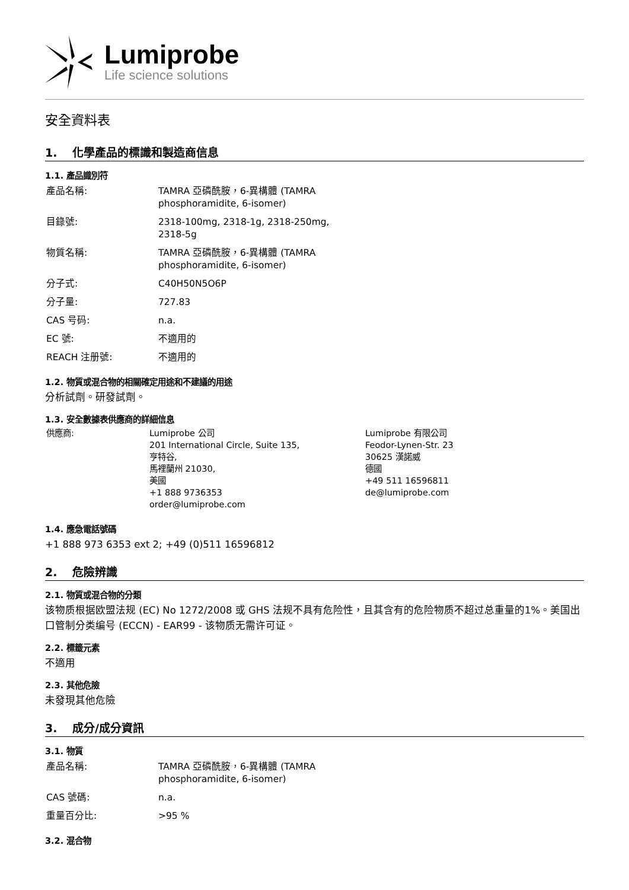Lumiprobe
Life science solutions
安全資料表
1. 化學產品的標識和製造商信息
1.1. 產品識別符
| 產品名稱: | TAMRA 亞磷酰胺，6-異構體 (TAMRA phosphoramidite, 6-isomer) |
| 目錄號: | 2318-100mg, 2318-1g, 2318-250mg, 2318-5g |
| 物質名稱: | TAMRA 亞磷酰胺，6-異構體 (TAMRA phosphoramidite, 6-isomer) |
| 分子式: | C40H50N5O6P |
| 分子量: | 727.83 |
| CAS 号码: | n.a. |
| EC 號: | 不適用的 |
| REACH 注册號: | 不適用的 |
1.2. 物質或混合物的相關確定用途和不建議的用途
分析試劑。研發試劑。
1.3. 安全數據表供應商的詳細信息
| 供應商: | Lumiprobe 公司 201 International Circle, Suite 135, 亨特谷, 馬裡蘭州 21030, 美國 +1 888 9736353 order@lumiprobe.com | Lumiprobe 有限公司 Feodor-Lynen-Str. 23 30625 漢諾威 德國 +49 511 16596811 de@lumiprobe.com |
1.4. 應急電話號碼
+1 888 973 6353 ext 2; +49 (0)511 16596812
2. 危險辨識
2.1. 物質或混合物的分類
该物质根据欧盟法规 (EC) No 1272/2008 或 GHS 法规不具有危险性，且其含有的危险物质不超过总重量的1%。美国出口管制分类编号 (ECCN) - EAR99 - 该物质无需许可证。
2.2. 標籤元素
不適用
2.3. 其他危險
未發現其他危險
3. 成分/成分資訊
3.1. 物質
| 產品名稱: | TAMRA 亞磷酰胺，6-異構體 (TAMRA phosphoramidite, 6-isomer) |
| CAS 號碼: | n.a. |
| 重量百分比: | >95 % |
3.2. 混合物